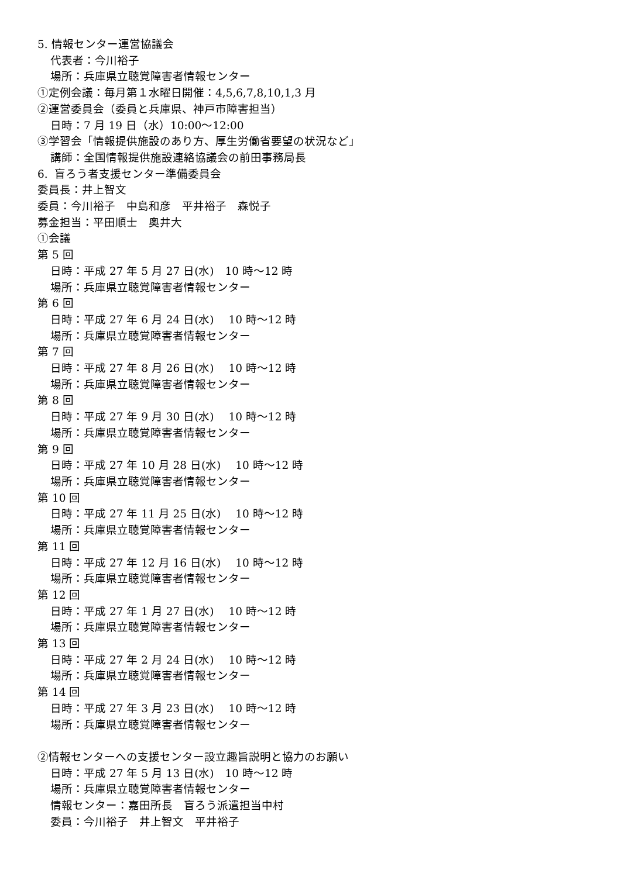5. 情報センター運営協議会
代表者：今川裕子
場所：兵庫県立聴覚障害者情報センター
①定例会議：毎月第１水曜日開催：4,5,6,7,8,10,1,3 月
②運営委員会（委員と兵庫県、神戸市障害担当）
日時：7 月 19 日（水）10:00～12:00
③学習会「情報提供施設のあり方、厚生労働省要望の状況など」
講師：全国情報提供施設連絡協議会の前田事務局長
6. 盲ろう者支援センター準備委員会
委員長：井上智文
委員：今川裕子　中島和彦　平井裕子　森悦子
募金担当：平田順士　奥井大
①会議
第 5 回
日時：平成 27 年 5 月 27 日(水)　10 時～12 時
場所：兵庫県立聴覚障害者情報センター
第 6 回
日時：平成 27 年 6 月 24 日(水)　 10 時～12 時
場所：兵庫県立聴覚障害者情報センター
第 7 回
日時：平成 27 年 8 月 26 日(水)　 10 時～12 時
場所：兵庫県立聴覚障害者情報センター
第 8 回
日時：平成 27 年 9 月 30 日(水)　 10 時～12 時
場所：兵庫県立聴覚障害者情報センター
第 9 回
日時：平成 27 年 10 月 28 日(水)　 10 時～12 時
場所：兵庫県立聴覚障害者情報センター
第 10 回
日時：平成 27 年 11 月 25 日(水)　 10 時～12 時
場所：兵庫県立聴覚障害者情報センター
第 11 回
日時：平成 27 年 12 月 16 日(水)　 10 時～12 時
場所：兵庫県立聴覚障害者情報センター
第 12 回
日時：平成 27 年 1 月 27 日(水)　 10 時～12 時
場所：兵庫県立聴覚障害者情報センター
第 13 回
日時：平成 27 年 2 月 24 日(水)　 10 時～12 時
場所：兵庫県立聴覚障害者情報センター
第 14 回
日時：平成 27 年 3 月 23 日(水)　 10 時～12 時
場所：兵庫県立聴覚障害者情報センター
②情報センターへの支援センター設立趣旨説明と協力のお願い
日時：平成 27 年 5 月 13 日(水)　10 時～12 時
場所：兵庫県立聴覚障害者情報センター
情報センター：嘉田所長　盲ろう派遣担当中村
委員：今川裕子　井上智文　平井裕子